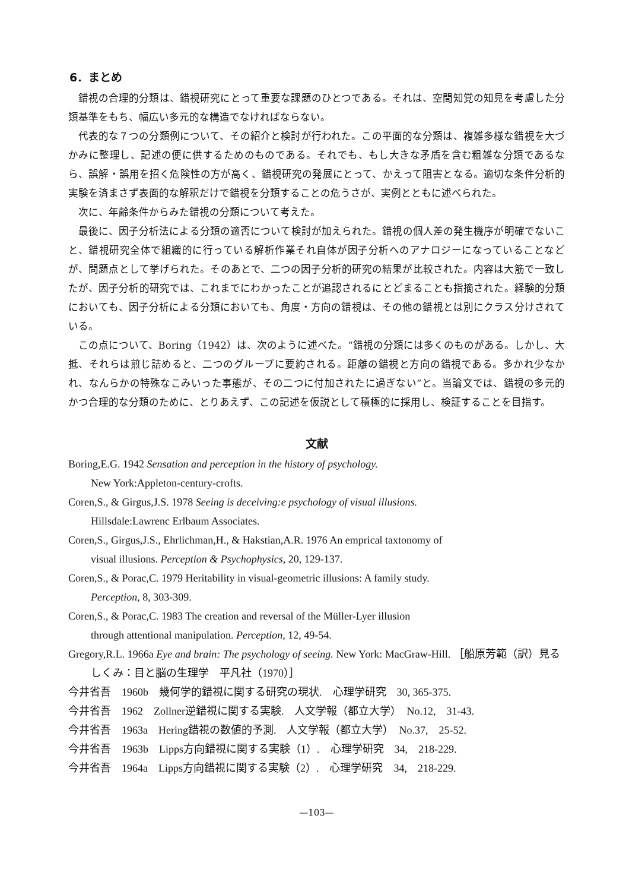6．まとめ
錯視の合理的分類は、錯視研究にとって重要な課題のひとつである。それは、空間知覚の知見を考慮した分類基準をもち、幅広い多元的な構造でなければならない。
代表的な７つの分類例について、その紹介と検討が行われた。この平面的な分類は、複雑多様な錯視を大づかみに整理し、記述の便に供するためのものである。それでも、もし大きな矛盾を含む粗雑な分類であるなら、誤解・誤用を招く危険性の方が高く、錯視研究の発展にとって、かえって阻害となる。適切な条件分析的実験を済まさず表面的な解釈だけで錯視を分類することの危うさが、実例とともに述べられた。
次に、年齢条件からみた錯視の分類について考えた。
最後に、因子分析法による分類の適否について検討が加えられた。錯視の個人差の発生機序が明確でないこと、錯視研究全体で組織的に行っている解析作業それ自体が因子分析へのアナロジーになっていることなどが、問題点として挙げられた。そのあとで、二つの因子分析的研究の結果が比較された。内容は大筋で一致したが、因子分析的研究では、これまでにわかったことが追認されるにとどまることも指摘された。経験的分類においても、因子分析による分類においても、角度・方向の錯視は、その他の錯視とは別にクラス分けされている。
この点について、Boring（1942）は、次のように述べた。“錯視の分類には多くのものがある。しかし、大抵、それらは煎じ詰めると、二つのグループに要約される。距離の錯視と方向の錯視である。多かれ少なかれ、なんらかの特殊なこみいった事態が、その二つに付加されたに過ぎない”と。当論文では、錯視の多元的かつ合理的な分類のために、とりあえず、この記述を仮説として積極的に採用し、検証することを目指す。
文献
Boring,E.G. 1942 Sensation and perception in the history of psychology.
New York:Appleton-century-crofts.
Coren,S., & Girgus,J.S. 1978 Seeing is deceiving:e psychology of visual illusions.
Hillsdale:Lawrenc Erlbaum Associates.
Coren,S., Girgus,J.S., Ehrlichman,H., & Hakstian,A.R. 1976 An emprical taxtonomy of
visual illusions. Perception & Psychophysics, 20, 129-137.
Coren,S., & Porac,C. 1979 Heritability in visual-geometric illusions: A family study.
Perception, 8, 303-309.
Coren,S., & Porac,C. 1983 The creation and reversal of the Müller-Lyer illusion
through attentional manipulation. Perception, 12, 49-54.
Gregory,R.L. 1966a Eye and brain: The psychology of seeing. New York: MacGraw-Hill. ［船原芳範（訳）見るしくみ：目と脳の生理学　平凡社（1970）］
今井省吾　1960b　幾何学的錯視に関する研究の現状.　心理学研究　30, 365-375.
今井省吾　1962　Zollner逆錯視に関する実験.　人文学報（都立大学）　No.12,　31-43.
今井省吾　1963a　Hering錯視の数値的予測.　人文学報（都立大学）　No.37,　25-52.
今井省吾　1963b　Lipps方向錯視に関する実験（1）.　心理学研究　34,　218-229.
今井省吾　1964a　Lipps方向錯視に関する実験（2）.　心理学研究　34,　218-229.
—103—